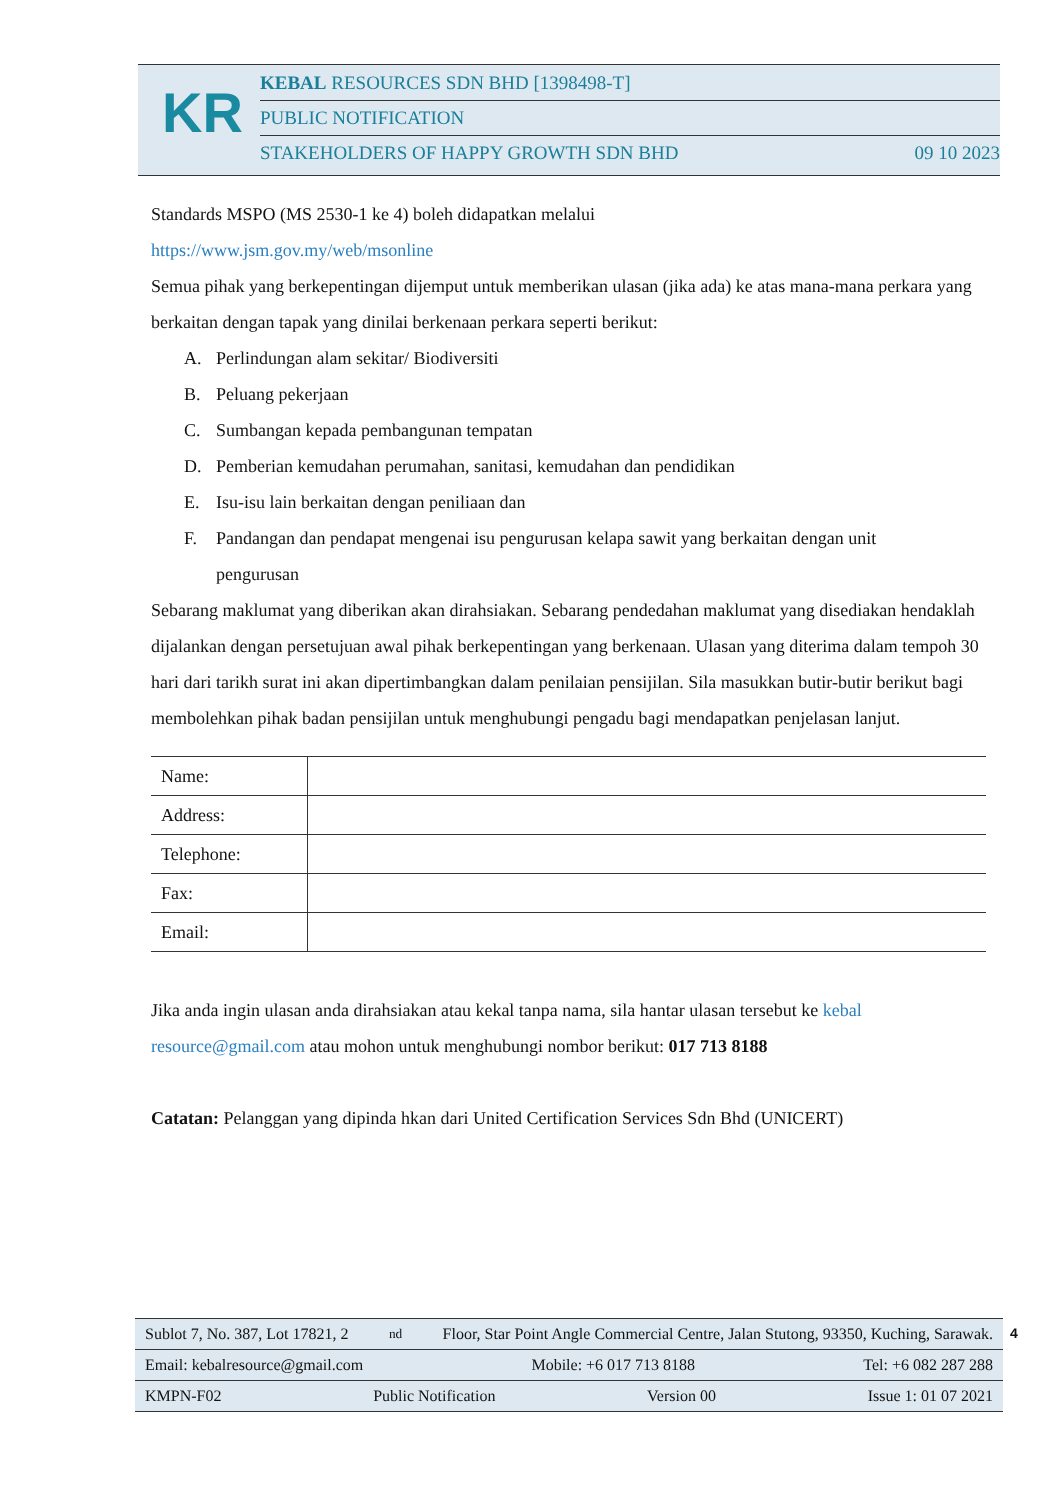KR
KEBAL RESOURCES SDN BHD [1398498-T]
PUBLIC NOTIFICATION
STAKEHOLDERS OF HAPPY GROWTH SDN BHD 09 10 2023
Standards MSPO (MS 2530-1 ke 4) boleh didapatkan melalui
https://www.jsm.gov.my/web/msonline
Semua pihak yang berkepentingan dijemput untuk memberikan ulasan (jika ada) ke atas mana-mana perkara yang berkaitan dengan tapak yang dinilai berkenaan perkara seperti berikut:
A. Perlindungan alam sekitar/ Biodiversiti
B. Peluang pekerjaan
C. Sumbangan kepada pembangunan tempatan
D. Pemberian kemudahan perumahan, sanitasi, kemudahan dan pendidikan
E. Isu-isu lain berkaitan dengan peniliaan dan
F. Pandangan dan pendapat mengenai isu pengurusan kelapa sawit yang berkaitan dengan unit
pengurusan
Sebarang maklumat yang diberikan akan dirahsiakan. Sebarang pendedahan maklumat yang disediakan hendaklah dijalankan dengan persetujuan awal pihak berkepentingan yang berkenaan. Ulasan yang diterima dalam tempoh 30 hari dari tarikh surat ini akan dipertimbangkan dalam penilaian pensijilan. Sila masukkan butir-butir berikut bagi membolehkan pihak badan pensijilan untuk menghubungi pengadu bagi mendapatkan penjelasan lanjut.
| Name: | |
| Address: | |
| Telephone: | |
| Fax: | |
| Email: | |
Jika anda ingin ulasan anda dirahsiakan atau kekal tanpa nama, sila hantar ulasan tersebut ke kebal resource@gmail.com atau mohon untuk menghubungi nombor berikut: 017 713 8188
Catatan: Pelanggan yang dipinda hkan dari United Certification Services Sdn Bhd (UNICERT)
Sublot 7, No. 387, Lot 17821, 2<sup>nd</sup> Floor, Star Point Angle Commercial Centre, Jalan Stutong, 93350, Kuching, Sarawak.
Email: kebalresource@gmail.com Mobile: +6 017 713 8188 Tel: +6 082 287 288
KMPN-F02 Public Notification Version 00 Issue 1: 01 07 2021
4